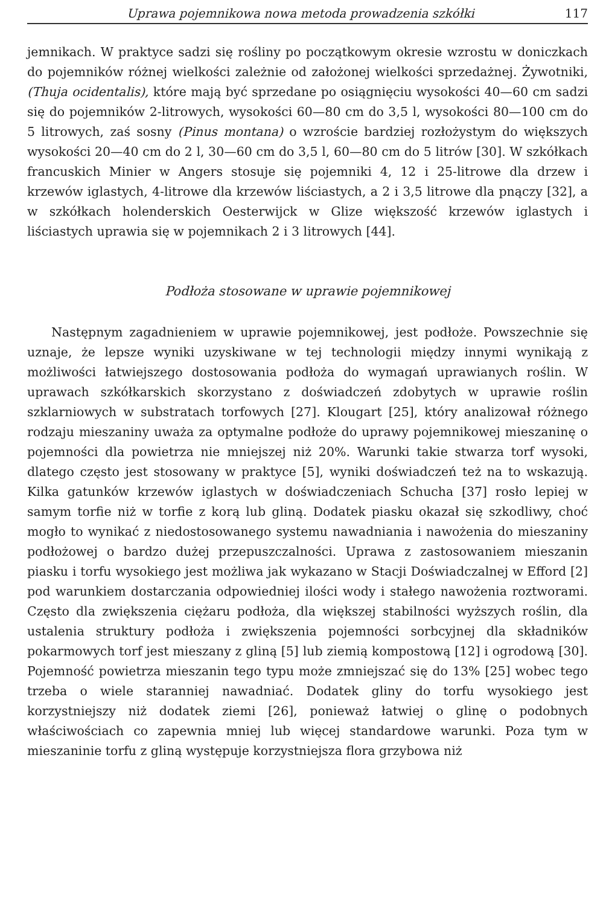Uprawa pojemnikowa nowa metoda prowadzenia szkółki 117
jemnikach. W praktyce sadzi się rośliny po początkowym okresie wzrostu w doniczkach do pojemników różnej wielkości zależnie od założonej wielkości sprzedażnej. Żywotniki, (Thuja ocidentalis), które mają być sprzedane po osiągnięciu wysokości 40—60 cm sadzi się do pojemników 2-litrowych, wysokości 60—80 cm do 3,5 l, wysokości 80—100 cm do 5 litrowych, zaś sosny (Pinus montana) o wzroście bardziej rozłożystym do większych wysokości 20—40 cm do 2 l, 30—60 cm do 3,5 l, 60—80 cm do 5 litrów [30]. W szkółkach francuskich Minier w Angers stosuje się pojemniki 4, 12 i 25-litrowe dla drzew i krzewów iglastych, 4-litrowe dla krzewów liściastych, a 2 i 3,5 litrowe dla pnączy [32], a w szkółkach holenderskich Oesterwijck w Glize większość krzewów iglastych i liściastych uprawia się w pojemnikach 2 i 3 litrowych [44].
Podłoża stosowane w uprawie pojemnikowej
Następnym zagadnieniem w uprawie pojemnikowej, jest podłoże. Powszechnie się uznaje, że lepsze wyniki uzyskiwane w tej technologii między innymi wynikają z możliwości łatwiejszego dostosowania podłoża do wymagań uprawianych roślin. W uprawach szkółkarskich skorzystano z doświadczeń zdobytych w uprawie roślin szklarniowych w substratach torfowych [27]. Klougart [25], który analizował różnego rodzaju mieszaniny uważa za optymalne podłoże do uprawy pojemnikowej mieszaninę o pojemności dla powietrza nie mniejszej niż 20%. Warunki takie stwarza torf wysoki, dlatego często jest stosowany w praktyce [5], wyniki doświadczeń też na to wskazują. Kilka gatunków krzewów iglastych w doświadczeniach Schucha [37] rosło lepiej w samym torfie niż w torfie z korą lub gliną. Dodatek piasku okazał się szkodliwy, choć mogło to wynikać z niedostosowanego systemu nawadniania i nawożenia do mieszaniny podłożowej o bardzo dużej przepuszczalności. Uprawa z zastosowaniem mieszanin piasku i torfu wysokiego jest możliwa jak wykazano w Stacji Doświadczalnej w Efford [2] pod warunkiem dostarczania odpowiedniej ilości wody i stałego nawożenia roztworami. Często dla zwiększenia ciężaru podłoża, dla większej stabilności wyższych roślin, dla ustalenia struktury podłoża i zwiększenia pojemności sorbcyjnej dla składników pokarmowych torf jest mieszany z gliną [5] lub ziemią kompostową [12] i ogrodową [30]. Pojemność powietrza mieszanin tego typu może zmniejszać się do 13% [25] wobec tego trzeba o wiele staranniej nawadniać. Dodatek gliny do torfu wysokiego jest korzystniejszy niż dodatek ziemi [26], ponieważ łatwiej o glinę o podobnych właściwościach co zapewnia mniej lub więcej standardowe warunki. Poza tym w mieszaninie torfu z gliną występuje korzystniejsza flora grzybowa niż